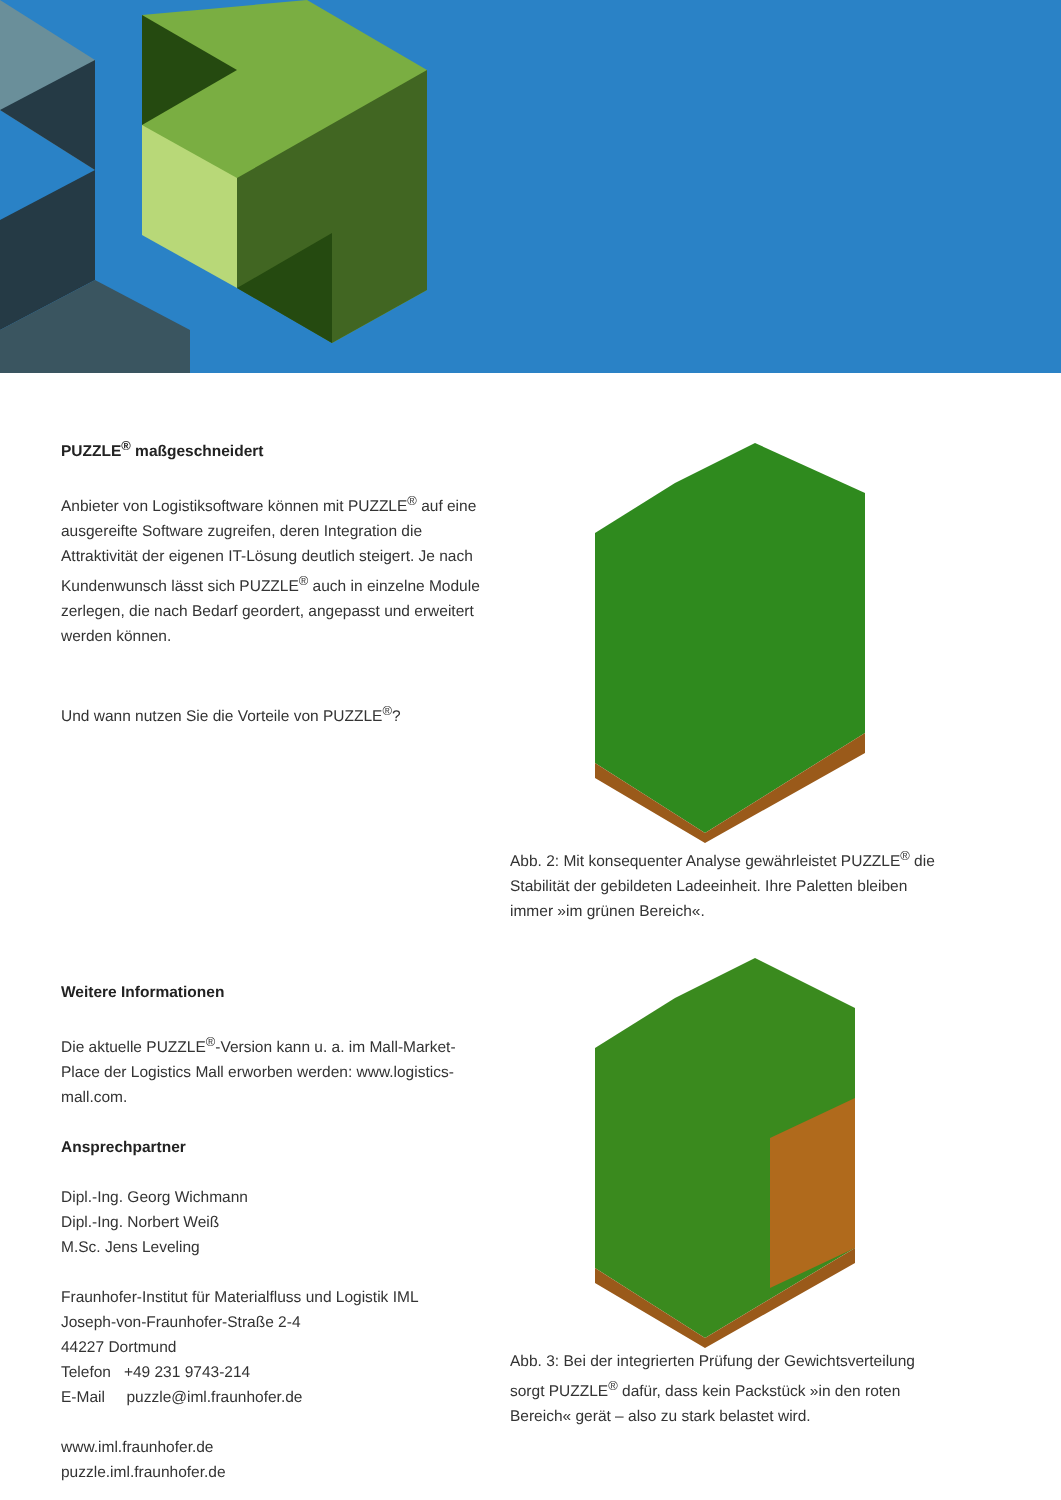PUZZLE<sup>®</sup> maßgeschneidert
Anbieter von Logistiksoftware können mit PUZZLE<sup>®</sup> auf eine ausgereifte Software zugreifen, deren Integration die Attraktivität der eigenen IT-Lösung deutlich steigert. Je nach Kundenwunsch lässt sich PUZZLE<sup>®</sup> auch in einzelne Module zerlegen, die nach Bedarf geordert, angepasst und erweitert werden können.
Und wann nutzen Sie die Vorteile von PUZZLE<sup>®</sup>?
Weitere Informationen
Die aktuelle PUZZLE<sup>®</sup>-Version kann u. a. im Mall-Market-Place der Logistics Mall erworben werden: www.logistics-mall.com.
Ansprechpartner
Dipl.-Ing. Georg Wichmann
Dipl.-Ing. Norbert Weiß
M.Sc. Jens Leveling
Fraunhofer-Institut für Materialfluss und Logistik IML
Joseph-von-Fraunhofer-Straße 2-4
44227 Dortmund
Telefon +49 231 9743-214
E-Mail puzzle@iml.fraunhofer.de
www.iml.fraunhofer.de
puzzle.iml.fraunhofer.de
Abb. 2: Mit konsequenter Analyse gewährleistet PUZZLE<sup>®</sup> die Stabilität der gebildeten Ladeeinheit. Ihre Paletten bleiben immer »im grünen Bereich«.
Abb. 3: Bei der integrierten Prüfung der Gewichtsverteilung sorgt PUZZLE<sup>®</sup> dafür, dass kein Packstück »in den roten Bereich« gerät – also zu stark belastet wird.